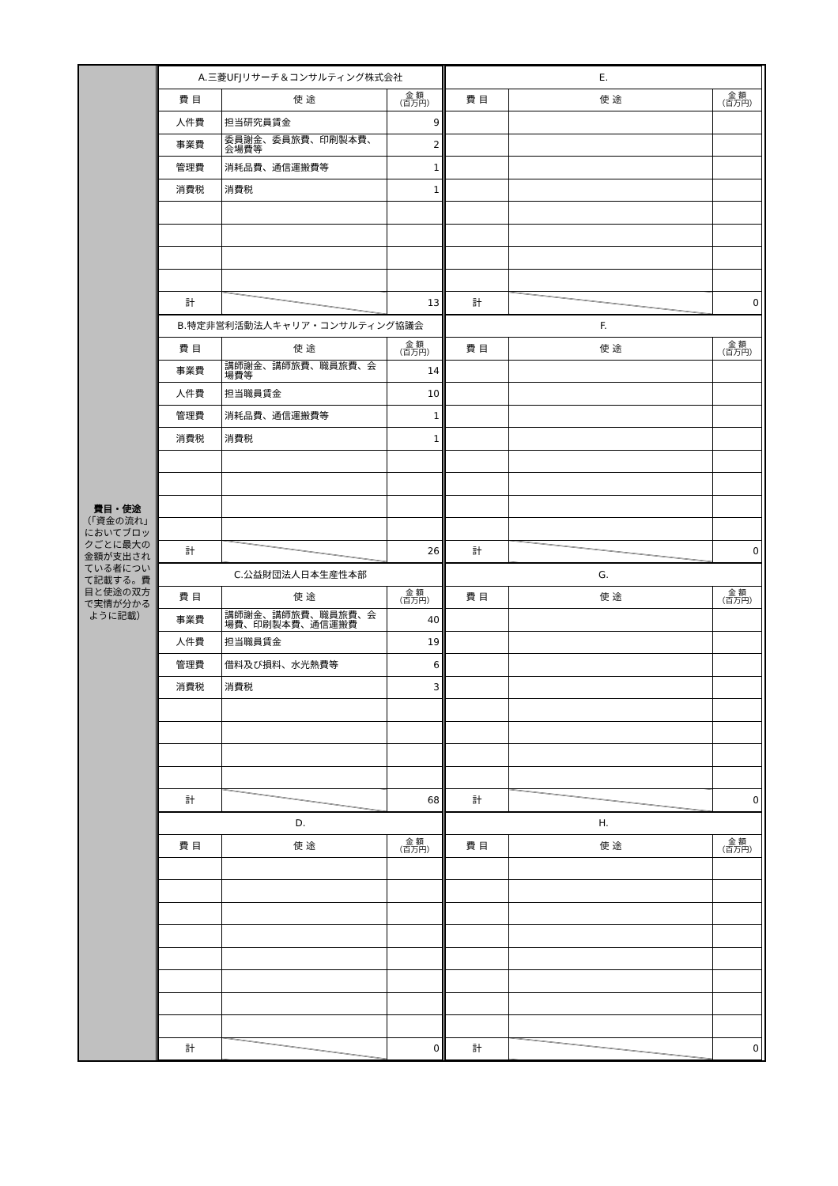費目・使途
（「資金の流れ」においてブロックごとに最大の金額が支出されている者について記載する。費目と使途の双方で実情が分かるように記載）
| A.三菱UFJリサーチ＆コンサルティング株式会社 | | |
| --- | --- | --- |
| 費 目 | 使 途 | 金 額 （百万円） |
| 人件費 | 担当研究員賃金 | 9 |
| 事業費 | 委員謝金、委員旅費、印刷製本費、会場費等 | 2 |
| 管理費 | 消耗品費、通信運搬費等 | 1 |
| 消費税 | 消費税 | 1 |
| 計 | | 13 |
| E. | | |
| --- | --- | --- |
| 費 目 | 使 途 | 金 額 （百万円） |
| 計 | | 0 |
| B.特定非営利活動法人キャリア・コンサルティング協議会 | | |
| --- | --- | --- |
| 費 目 | 使 途 | 金 額 （百万円） |
| 事業費 | 講師謝金、講師旅費、職員旅費、会場費等 | 14 |
| 人件費 | 担当職員賃金 | 10 |
| 管理費 | 消耗品費、通信運搬費等 | 1 |
| 消費税 | 消費税 | 1 |
| 計 | | 26 |
| F. | | |
| --- | --- | --- |
| 費 目 | 使 途 | 金 額 （百万円） |
| 計 | | 0 |
| C.公益財団法人日本生産性本部 | | |
| --- | --- | --- |
| 費 目 | 使 途 | 金 額 （百万円） |
| 事業費 | 講師謝金、講師旅費、職員旅費、会場費、印刷製本費、通信運搬費 | 40 |
| 人件費 | 担当職員賃金 | 19 |
| 管理費 | 借料及び損料、水光熱費等 | 6 |
| 消費税 | 消費税 | 3 |
| 計 | | 68 |
| G. | | |
| --- | --- | --- |
| 費 目 | 使 途 | 金 額 （百万円） |
| 計 | | 0 |
| D. | | |
| --- | --- | --- |
| 費 目 | 使 途 | 金 額 （百万円） |
| 計 | | 0 |
| H. | | |
| --- | --- | --- |
| 費 目 | 使 途 | 金 額 （百万円） |
| 計 | | 0 |